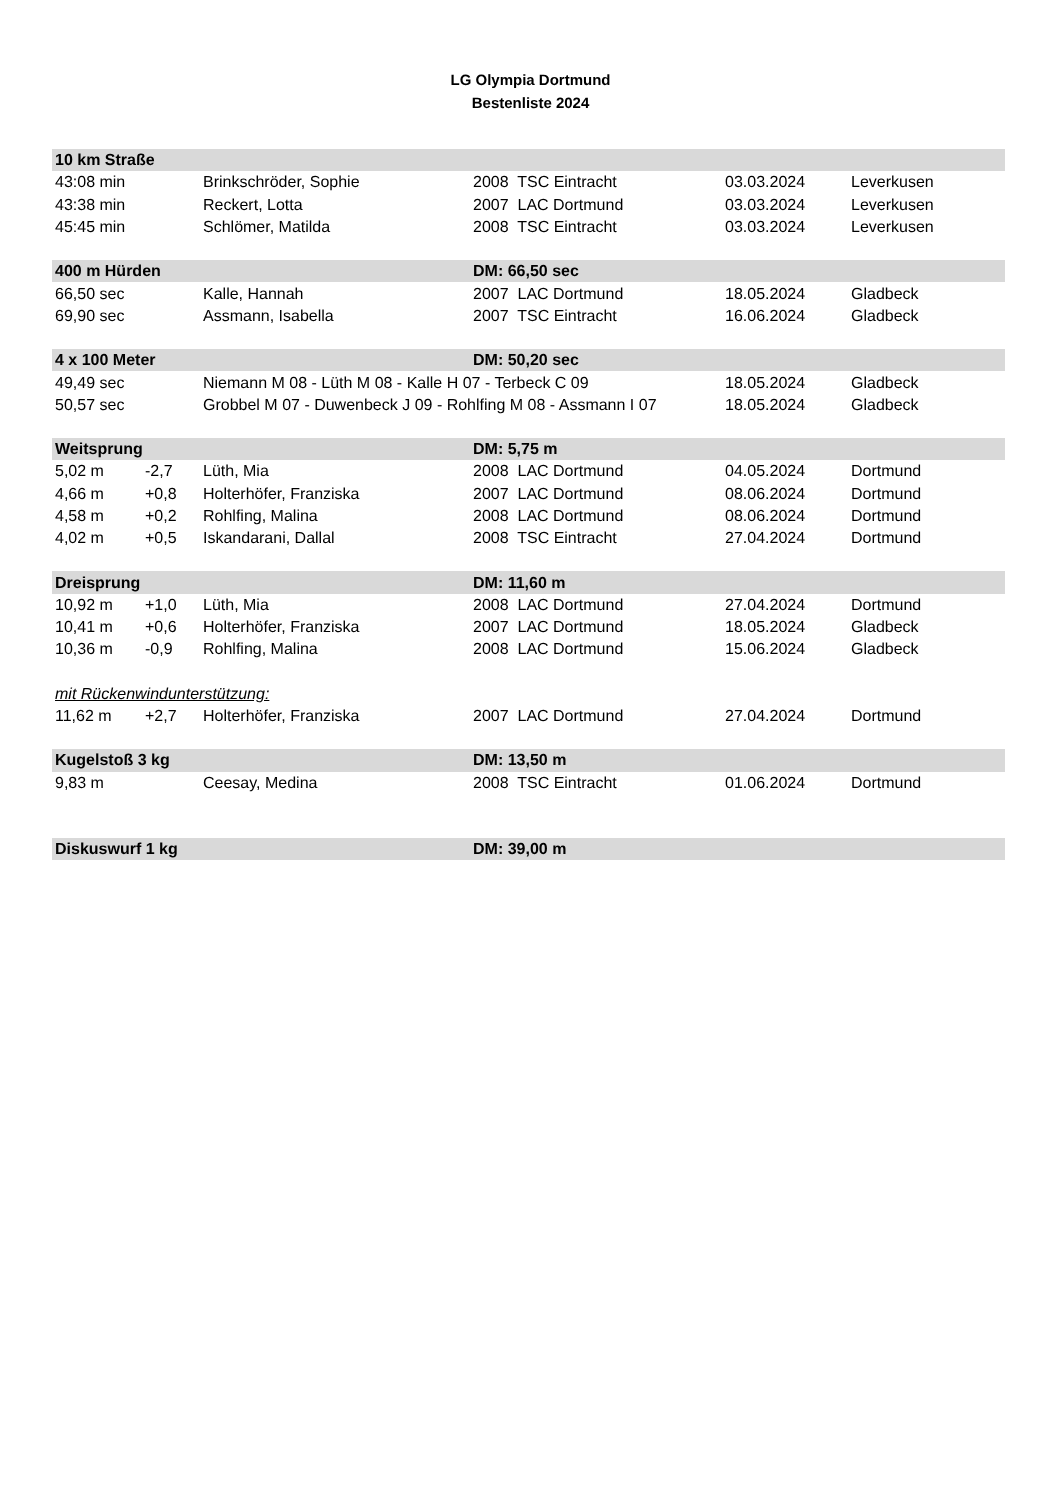LG Olympia Dortmund
Bestenliste 2024
| 10 km Straße | | | | | |
| 43:08 min | | Brinkschröder, Sophie | 2008 TSC Eintracht | 03.03.2024 | Leverkusen |
| 43:38 min | | Reckert, Lotta | 2007 LAC Dortmund | 03.03.2024 | Leverkusen |
| 45:45 min | | Schlömer, Matilda | 2008 TSC Eintracht | 03.03.2024 | Leverkusen |
| 400 m Hürden | | | DM: 66,50 sec | | |
| 66,50 sec | | Kalle, Hannah | 2007 LAC Dortmund | 18.05.2024 | Gladbeck |
| 69,90 sec | | Assmann, Isabella | 2007 TSC Eintracht | 16.06.2024 | Gladbeck |
| 4 x 100 Meter | | | DM: 50,20 sec | | |
| 49,49 sec | | Niemann M 08 - Lüth M 08 - Kalle H 07 - Terbeck C 09 | | 18.05.2024 | Gladbeck |
| 50,57 sec | | Grobbel M 07 - Duwenbeck J 09 - Rohlfing M 08 - Assmann I 07 | | 18.05.2024 | Gladbeck |
| Weitsprung | | | DM: 5,75 m | | |
| 5,02 m | -2,7 | Lüth, Mia | 2008 LAC Dortmund | 04.05.2024 | Dortmund |
| 4,66 m | +0,8 | Holterhöfer, Franziska | 2007 LAC Dortmund | 08.06.2024 | Dortmund |
| 4,58 m | +0,2 | Rohlfing, Malina | 2008 LAC Dortmund | 08.06.2024 | Dortmund |
| 4,02 m | +0,5 | Iskandarani, Dallal | 2008 TSC Eintracht | 27.04.2024 | Dortmund |
| Dreisprung | | | DM: 11,60 m | | |
| 10,92 m | +1,0 | Lüth, Mia | 2008 LAC Dortmund | 27.04.2024 | Dortmund |
| 10,41 m | +0,6 | Holterhöfer, Franziska | 2007 LAC Dortmund | 18.05.2024 | Gladbeck |
| 10,36 m | -0,9 | Rohlfing, Malina | 2008 LAC Dortmund | 15.06.2024 | Gladbeck |
| mit Rückenwindunterstützung: | | | | | |
| 11,62 m | +2,7 | Holterhöfer, Franziska | 2007 LAC Dortmund | 27.04.2024 | Dortmund |
| Kugelstoß 3 kg | | | DM: 13,50 m | | |
| 9,83 m | | Ceesay, Medina | 2008 TSC Eintracht | 01.06.2024 | Dortmund |
| Diskuswurf 1 kg | | | DM: 39,00 m | | |